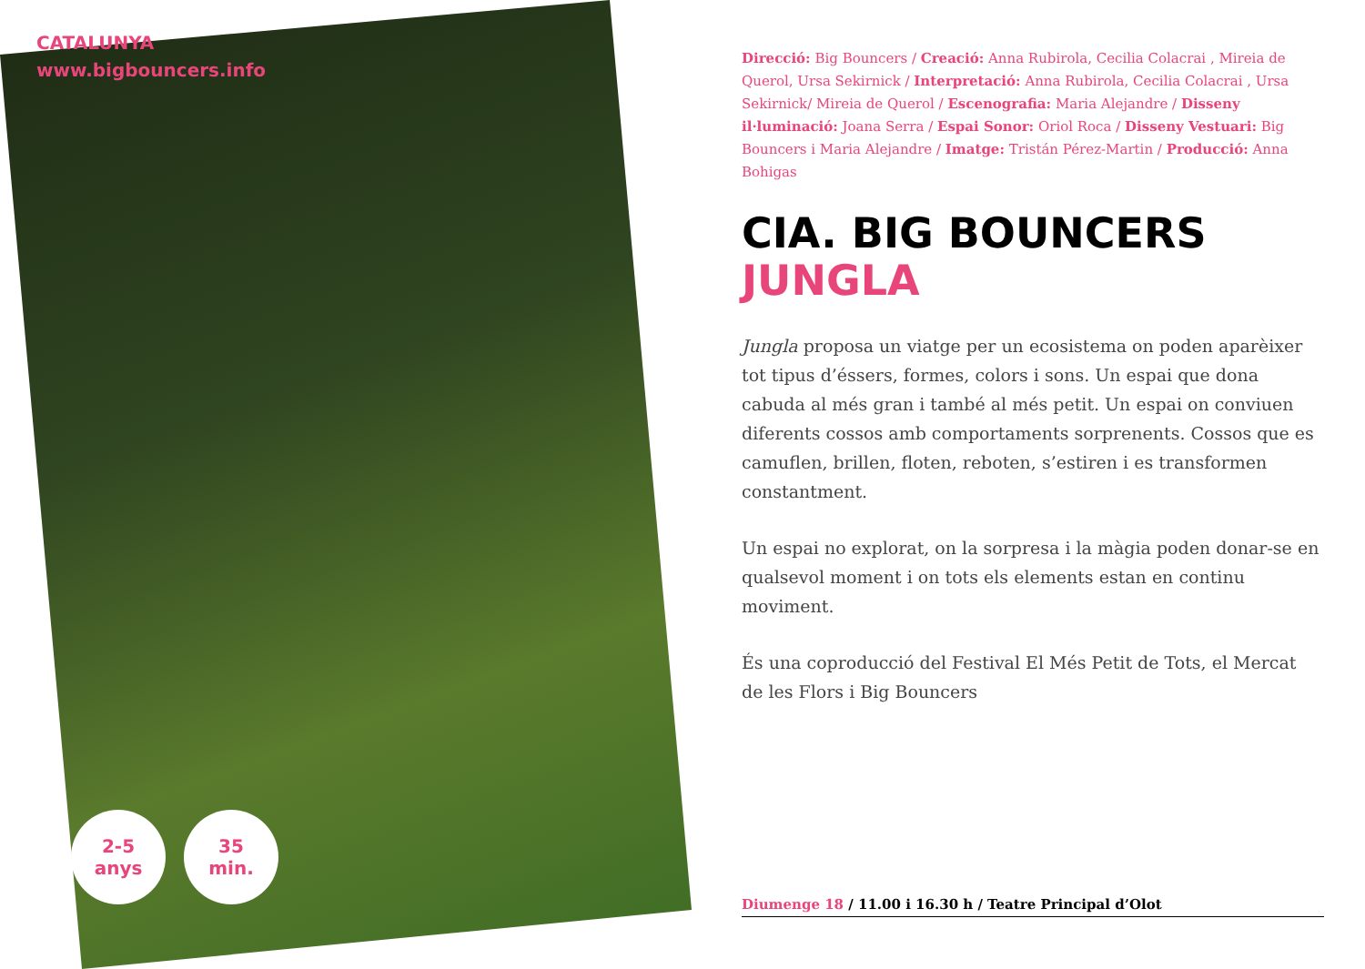CATALUNYA
www.bigbouncers.info
2-5
anys
35
min.
Direcció: Big Bouncers / Creació: Anna Rubirola, Cecilia Colacrai , Mireia de Querol, Ursa Sekirnick / Interpretació: Anna Rubirola, Cecilia Colacrai , Ursa Sekirnick/ Mireia de Querol / Escenografia: Maria Alejandre / Disseny il·luminació: Joana Serra / Espai Sonor: Oriol Roca / Disseny Vestuari: Big Bouncers i Maria Alejandre / Imatge: Tristán Pérez-Martin / Producció: Anna Bohigas
CIA. BIG BOUNCERS
JUNGLA
Jungla proposa un viatge per un ecosistema on poden aparèixer tot tipus d’éssers, formes, colors i sons. Un espai que dona cabuda al més gran i també al més petit. Un espai on conviuen diferents cossos amb comportaments sorprenents. Cossos que es camuflen, brillen, floten, reboten, s’estiren i es transformen constantment.
Un espai no explorat, on la sorpresa i la màgia poden donar-se en qualsevol moment i on tots els elements estan en continu moviment.
És una coproducció del Festival El Més Petit de Tots, el Mercat de les Flors i Big Bouncers
Diumenge 18 / 11.00 i 16.30 h / Teatre Principal d’Olot